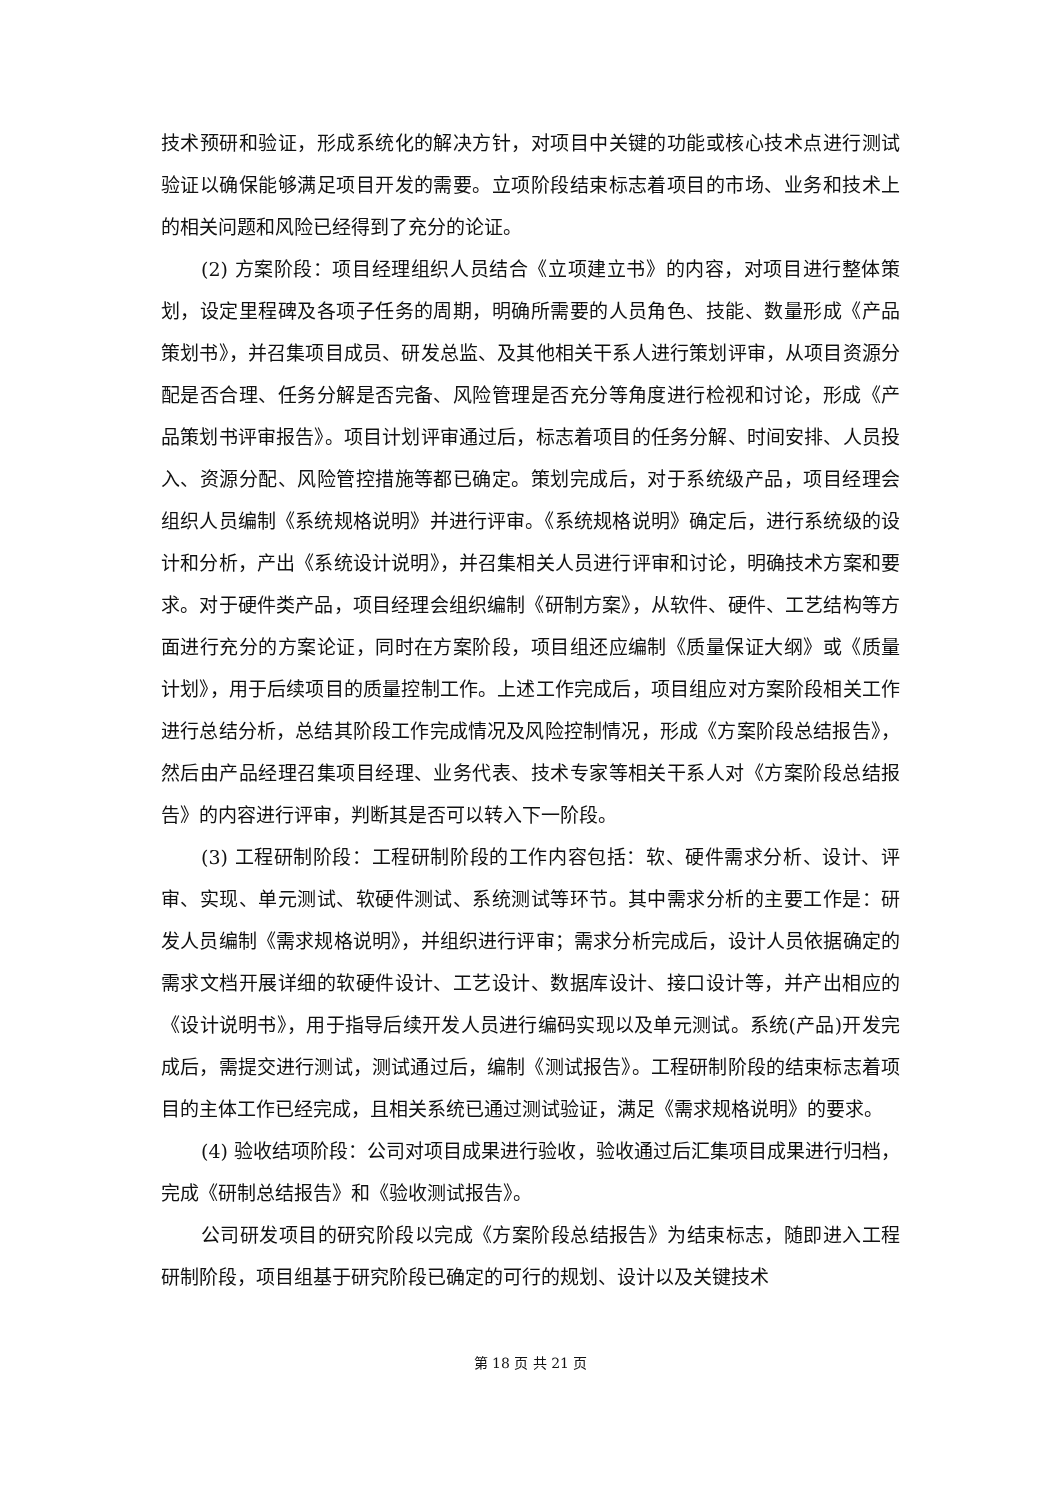技术预研和验证，形成系统化的解决方针，对项目中关键的功能或核心技术点进行测试验证以确保能够满足项目开发的需要。立项阶段结束标志着项目的市场、业务和技术上的相关问题和风险已经得到了充分的论证。
(2) 方案阶段：项目经理组织人员结合《立项建立书》的内容，对项目进行整体策划，设定里程碑及各项子任务的周期，明确所需要的人员角色、技能、数量形成《产品策划书》，并召集项目成员、研发总监、及其他相关干系人进行策划评审，从项目资源分配是否合理、任务分解是否完备、风险管理是否充分等角度进行检视和讨论，形成《产品策划书评审报告》。项目计划评审通过后，标志着项目的任务分解、时间安排、人员投入、资源分配、风险管控措施等都已确定。策划完成后，对于系统级产品，项目经理会组织人员编制《系统规格说明》并进行评审。《系统规格说明》确定后，进行系统级的设计和分析，产出《系统设计说明》，并召集相关人员进行评审和讨论，明确技术方案和要求。对于硬件类产品，项目经理会组织编制《研制方案》，从软件、硬件、工艺结构等方面进行充分的方案论证，同时在方案阶段，项目组还应编制《质量保证大纲》或《质量计划》，用于后续项目的质量控制工作。上述工作完成后，项目组应对方案阶段相关工作进行总结分析，总结其阶段工作完成情况及风险控制情况，形成《方案阶段总结报告》，然后由产品经理召集项目经理、业务代表、技术专家等相关干系人对《方案阶段总结报告》的内容进行评审，判断其是否可以转入下一阶段。
(3) 工程研制阶段：工程研制阶段的工作内容包括：软、硬件需求分析、设计、评审、实现、单元测试、软硬件测试、系统测试等环节。其中需求分析的主要工作是：研发人员编制《需求规格说明》，并组织进行评审；需求分析完成后，设计人员依据确定的需求文档开展详细的软硬件设计、工艺设计、数据库设计、接口设计等，并产出相应的《设计说明书》，用于指导后续开发人员进行编码实现以及单元测试。系统(产品)开发完成后，需提交进行测试，测试通过后，编制《测试报告》。工程研制阶段的结束标志着项目的主体工作已经完成，且相关系统已通过测试验证，满足《需求规格说明》的要求。
(4) 验收结项阶段：公司对项目成果进行验收，验收通过后汇集项目成果进行归档，完成《研制总结报告》和《验收测试报告》。
公司研发项目的研究阶段以完成《方案阶段总结报告》为结束标志，随即进入工程研制阶段，项目组基于研究阶段已确定的可行的规划、设计以及关键技术
第 18 页 共 21 页